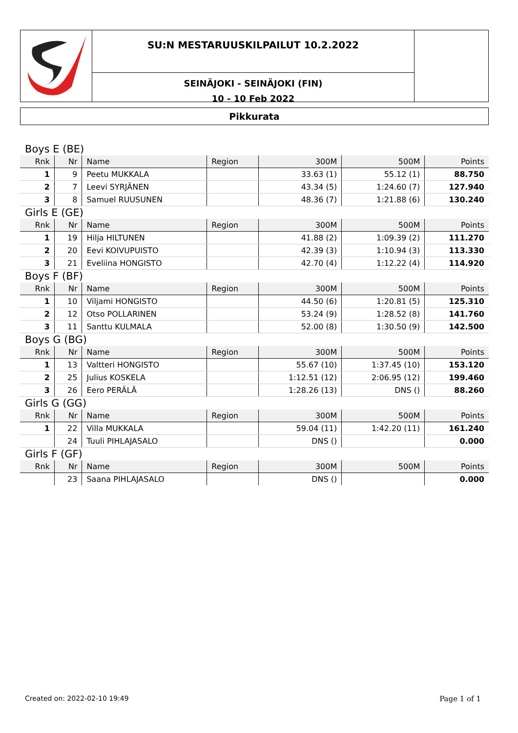SU:N MESTARUUSKILPAILUT 10.2.2022
SEINÄJOKI - SEINÄJOKI (FIN)
10 - 10 Feb 2022
Pikkurata
| Boys E (BE) | | | | | | |
| Rnk | Nr | Name | Region | 300M | 500M | Points |
| 1 | 9 | Peetu MUKKALA | | 33.63 (1) | 55.12 (1) | 88.750 |
| 2 | 7 | Leevi SYRJÄNEN | | 43.34 (5) | 1:24.60 (7) | 127.940 |
| 3 | 8 | Samuel RUUSUNEN | | 48.36 (7) | 1:21.88 (6) | 130.240 |
| Girls E (GE) | | | | | | |
| Rnk | Nr | Name | Region | 300M | 500M | Points |
| 1 | 19 | Hilja HILTUNEN | | 41.88 (2) | 1:09.39 (2) | 111.270 |
| 2 | 20 | Eevi KOIVUPUISTO | | 42.39 (3) | 1:10.94 (3) | 113.330 |
| 3 | 21 | Eveliina HONGISTO | | 42.70 (4) | 1:12.22 (4) | 114.920 |
| Boys F (BF) | | | | | | |
| Rnk | Nr | Name | Region | 300M | 500M | Points |
| 1 | 10 | Viljami HONGISTO | | 44.50 (6) | 1:20.81 (5) | 125.310 |
| 2 | 12 | Otso POLLARINEN | | 53.24 (9) | 1:28.52 (8) | 141.760 |
| 3 | 11 | Santtu KULMALA | | 52.00 (8) | 1:30.50 (9) | 142.500 |
| Boys G (BG) | | | | | | |
| Rnk | Nr | Name | Region | 300M | 500M | Points |
| 1 | 13 | Valtteri HONGISTO | | 55.67 (10) | 1:37.45 (10) | 153.120 |
| 2 | 25 | Julius KOSKELA | | 1:12.51 (12) | 2:06.95 (12) | 199.460 |
| 3 | 26 | Eero PERÄLÄ | | 1:28.26 (13) | DNS () | 88.260 |
| Girls G (GG) | | | | | | |
| Rnk | Nr | Name | Region | 300M | 500M | Points |
| 1 | 22 | Villa MUKKALA | | 59.04 (11) | 1:42.20 (11) | 161.240 |
| | 24 | Tuuli PIHLAJASALO | | DNS () | | 0.000 |
| Girls F (GF) | | | | | | |
| Rnk | Nr | Name | Region | 300M | 500M | Points |
| | 23 | Saana PIHLAJASALO | | DNS () | | 0.000 |
Created on: 2022-02-10 19:49 Page 1 of 1